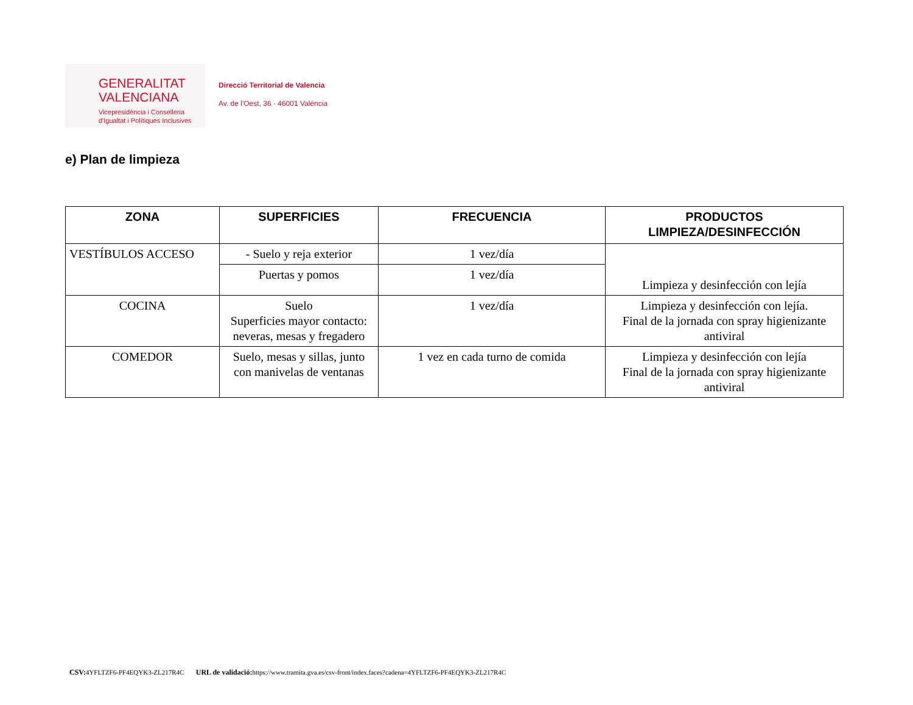GENERALITAT
VALENCIANA
Vicepresidència i Conselleria
d'Igualtat i Polítiques Inclusives
Direcció Territorial de Valencia
Av. de l'Oest, 36 · 46001 València
e) Plan de limpieza
| ZONA | SUPERFICIES | FRECUENCIA | PRODUCTOS LIMPIEZA/DESINFECCIÓN |
| --- | --- | --- | --- |
| VESTÍBULOS ACCESO | - Suelo y reja exterior | 1 vez/día | Limpieza y desinfección con lejía |
| | Puertas y pomos | 1 vez/día | |
| COCINA | Suelo Superficies mayor contacto: neveras, mesas y fregadero | 1 vez/día | Limpieza y desinfección con lejía. Final de la jornada con spray higienizante antiviral |
| COMEDOR | Suelo, mesas y sillas, junto con manivelas de ventanas | 1 vez en cada turno de comida | Limpieza y desinfección con lejía Final de la jornada con spray higienizante antiviral |
CSV: 4YFLTZF6-PF4EQYK3-ZL217R4C URL de validació: https://www.tramita.gva.es/csv-front/index.faces?cadena=4YFLTZF6-PF4EQYK3-ZL217R4C